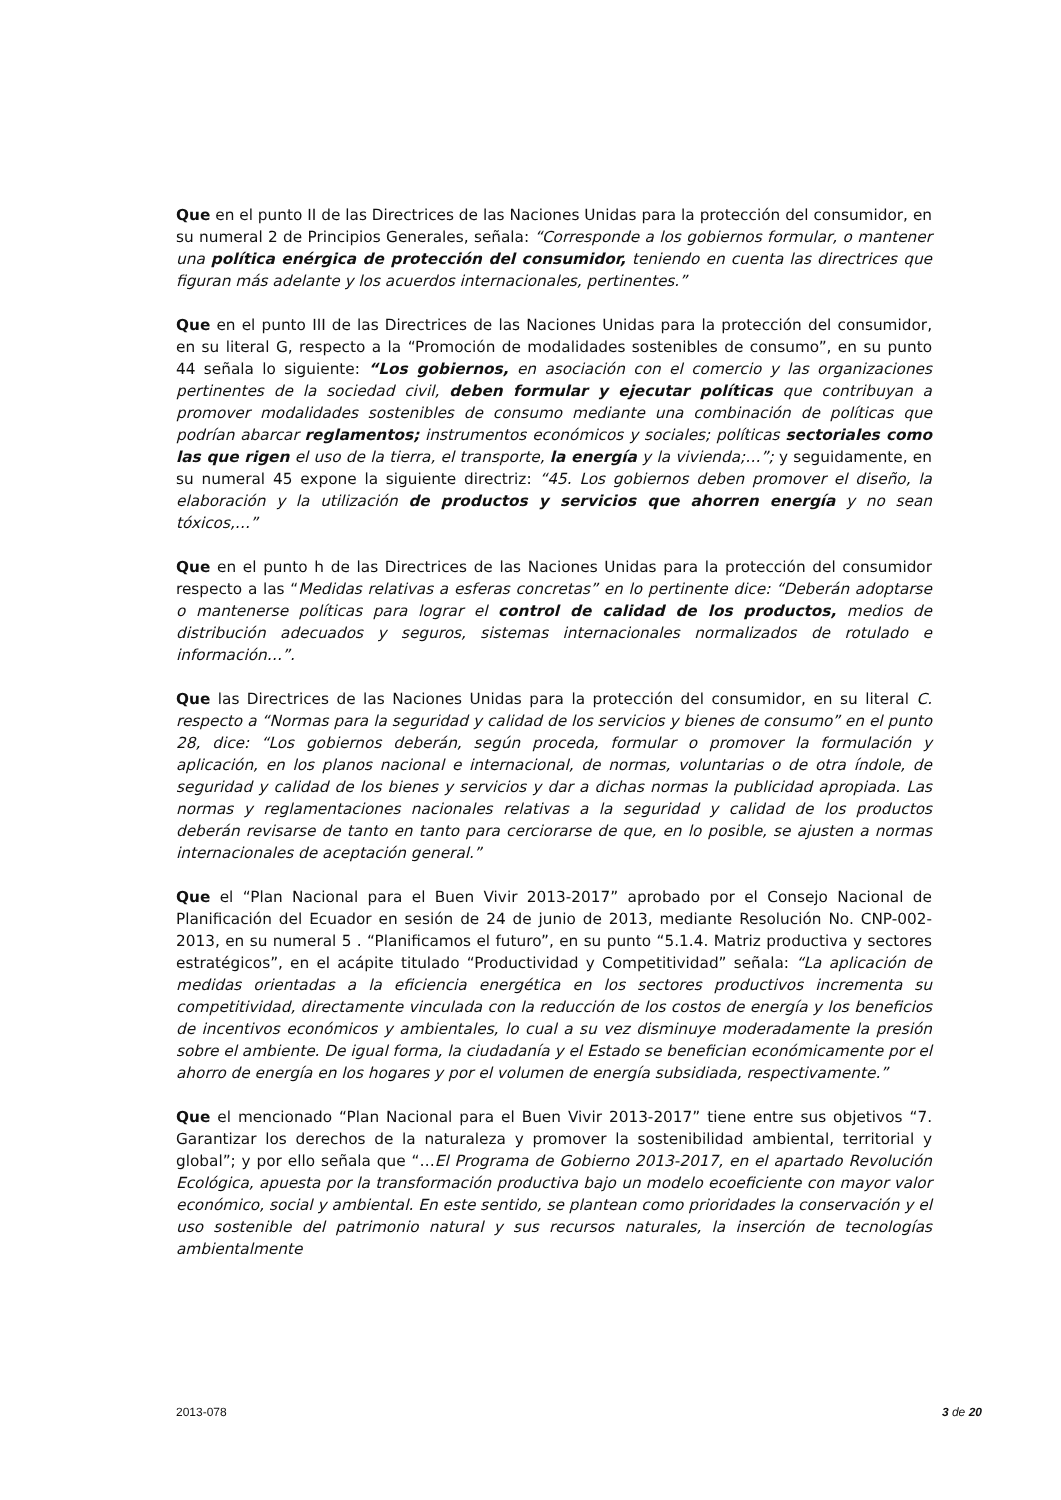Que en el punto II de las Directrices de las Naciones Unidas para la protección del consumidor, en su numeral 2 de Principios Generales, señala: “Corresponde a los gobiernos formular, o mantener una política enérgica de protección del consumidor, teniendo en cuenta las directrices que figuran más adelante y los acuerdos internacionales, pertinentes.”
Que en el punto III de las Directrices de las Naciones Unidas para la protección del consumidor, en su literal G, respecto a la “Promoción de modalidades sostenibles de consumo”, en su punto 44 señala lo siguiente: “Los gobiernos, en asociación con el comercio y las organizaciones pertinentes de la sociedad civil, deben formular y ejecutar políticas que contribuyan a promover modalidades sostenibles de consumo mediante una combinación de políticas que podrían abarcar reglamentos; instrumentos económicos y sociales; políticas sectoriales como las que rigen el uso de la tierra, el transporte, la energía y la vivienda;…”; y seguidamente, en su numeral 45 expone la siguiente directriz: “45. Los gobiernos deben promover el diseño, la elaboración y la utilización de productos y servicios que ahorren energía y no sean tóxicos,…”
Que en el punto h de las Directrices de las Naciones Unidas para la protección del consumidor respecto a las “Medidas relativas a esferas concretas” en lo pertinente dice: “Deberán adoptarse o mantenerse políticas para lograr el control de calidad de los productos, medios de distribución adecuados y seguros, sistemas internacionales normalizados de rotulado e información…”.
Que las Directrices de las Naciones Unidas para la protección del consumidor, en su literal C. respecto a “Normas para la seguridad y calidad de los servicios y bienes de consumo” en el punto 28, dice: “Los gobiernos deberán, según proceda, formular o promover la formulación y aplicación, en los planos nacional e internacional, de normas, voluntarias o de otra índole, de seguridad y calidad de los bienes y servicios y dar a dichas normas la publicidad apropiada. Las normas y reglamentaciones nacionales relativas a la seguridad y calidad de los productos deberán revisarse de tanto en tanto para cerciorarse de que, en lo posible, se ajusten a normas internacionales de aceptación general.”
Que el “Plan Nacional para el Buen Vivir 2013-2017” aprobado por el Consejo Nacional de Planificación del Ecuador en sesión de 24 de junio de 2013, mediante Resolución No. CNP-002-2013, en su numeral 5 . “Planificamos el futuro”, en su punto “5.1.4. Matriz productiva y sectores estratégicos”, en el acápite titulado “Productividad y Competitividad” señala: “La aplicación de medidas orientadas a la eficiencia energética en los sectores productivos incrementa su competitividad, directamente vinculada con la reducción de los costos de energía y los beneficios de incentivos económicos y ambientales, lo cual a su vez disminuye moderadamente la presión sobre el ambiente. De igual forma, la ciudadanía y el Estado se benefician económicamente por el ahorro de energía en los hogares y por el volumen de energía subsidiada, respectivamente.”
Que el mencionado “Plan Nacional para el Buen Vivir 2013-2017” tiene entre sus objetivos “7. Garantizar los derechos de la naturaleza y promover la sostenibilidad ambiental, territorial y global”; y por ello señala que “…El Programa de Gobierno 2013-2017, en el apartado Revolución Ecológica, apuesta por la transformación productiva bajo un modelo ecoeficiente con mayor valor económico, social y ambiental. En este sentido, se plantean como prioridades la conservación y el uso sostenible del patrimonio natural y sus recursos naturales, la inserción de tecnologías ambientalmente
2013-078 3 de 20